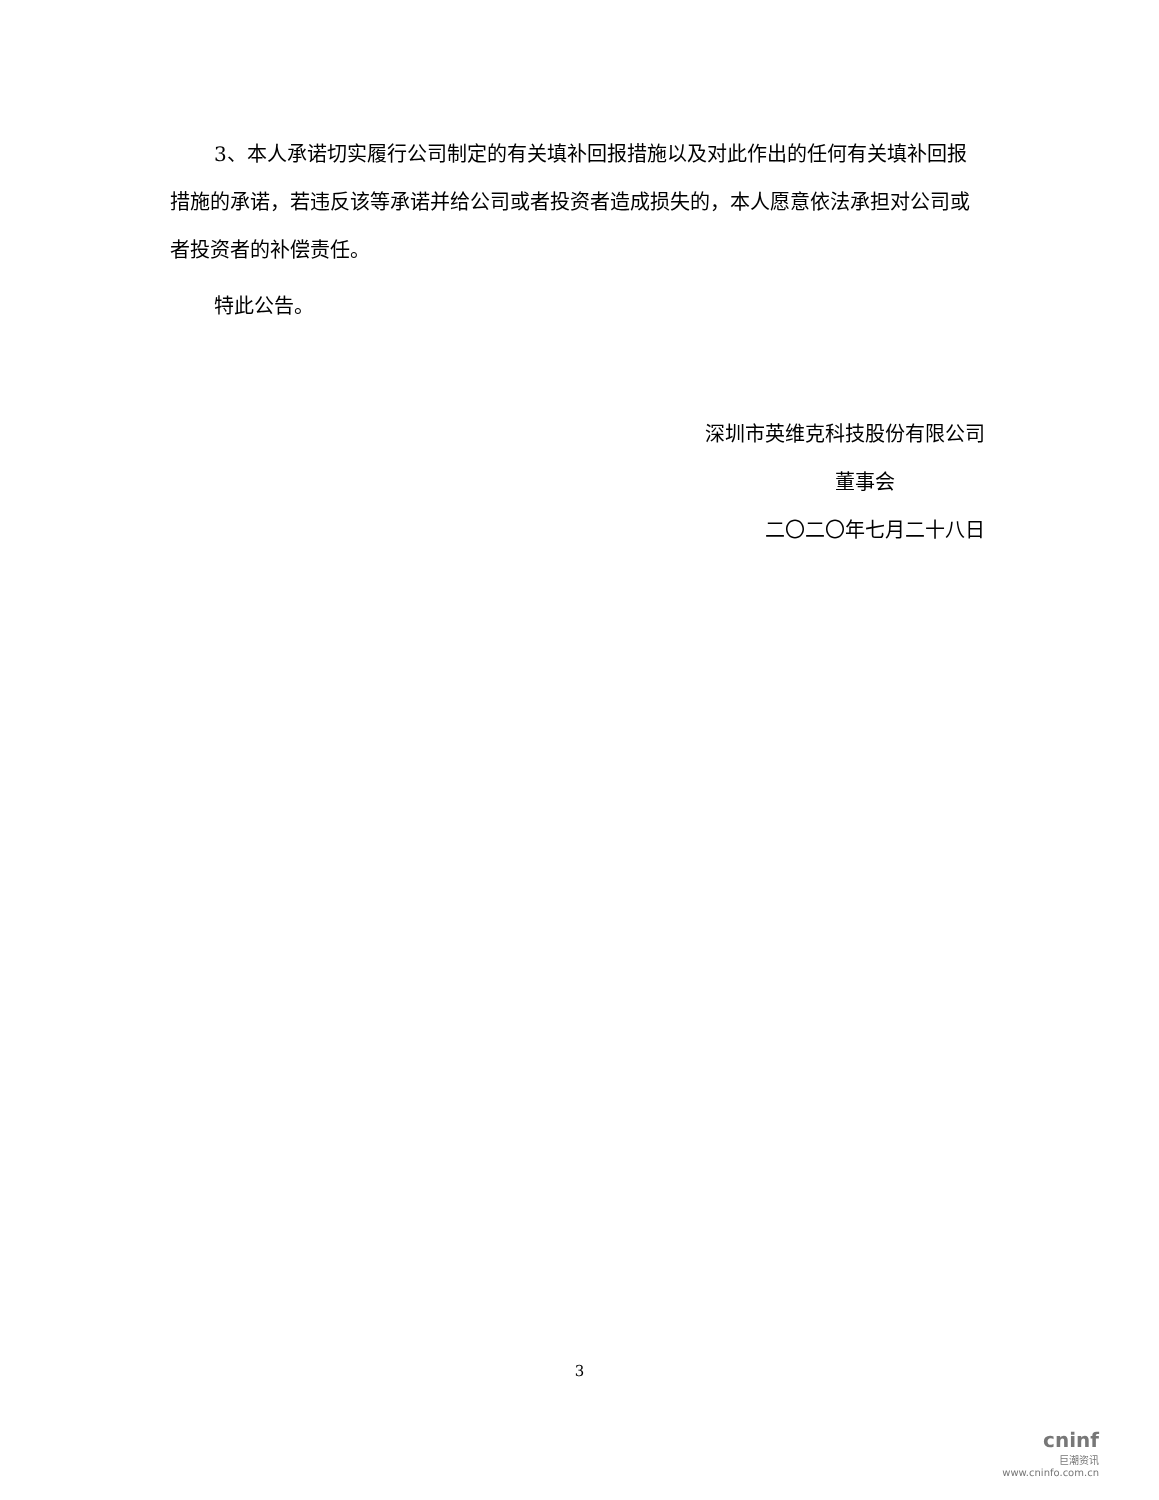3、本人承诺切实履行公司制定的有关填补回报措施以及对此作出的任何有关填补回报措施的承诺，若违反该等承诺并给公司或者投资者造成损失的，本人愿意依法承担对公司或者投资者的补偿责任。
特此公告。
深圳市英维克科技股份有限公司
董事会
二〇二〇年七月二十八日
3
cninf
巨潮资讯
www.cninfo.com.cn